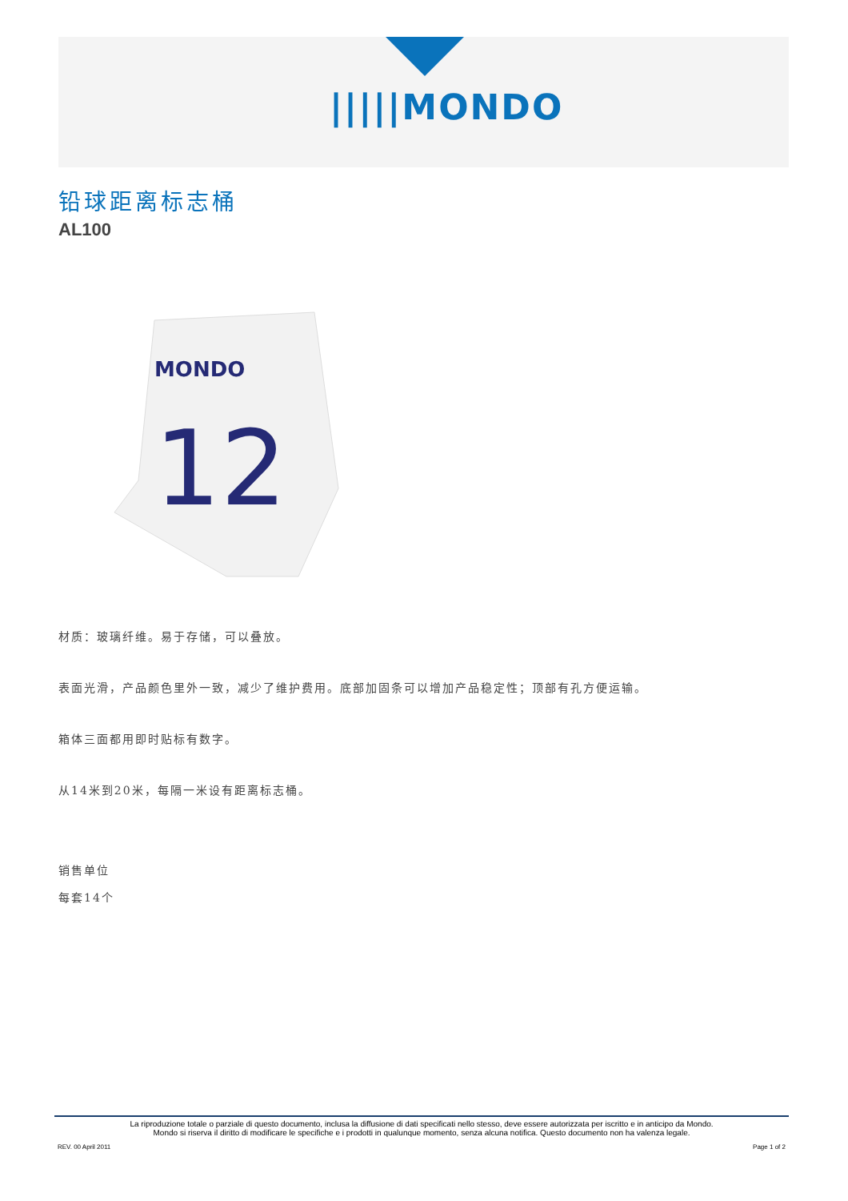|||||MONDO
铅球距离标志桶
AL100
MONDO
12
材质：玻璃纤维。易于存储，可以叠放。
表面光滑，产品颜色里外一致，减少了维护费用。底部加固条可以增加产品稳定性；顶部有孔方便运输。
箱体三面都用即时贴标有数字。
从14米到20米，每隔一米设有距离标志桶。
销售单位
每套14个
La riproduzione totale o parziale di questo documento, inclusa la diffusione di dati specificati nello stesso, deve essere autorizzata per iscritto e in anticipo da Mondo.
Mondo si riserva il diritto di modificare le specifiche e i prodotti in qualunque momento, senza alcuna notifica. Questo documento non ha valenza legale.
REV. 00 April 2011 Page 1 of 2